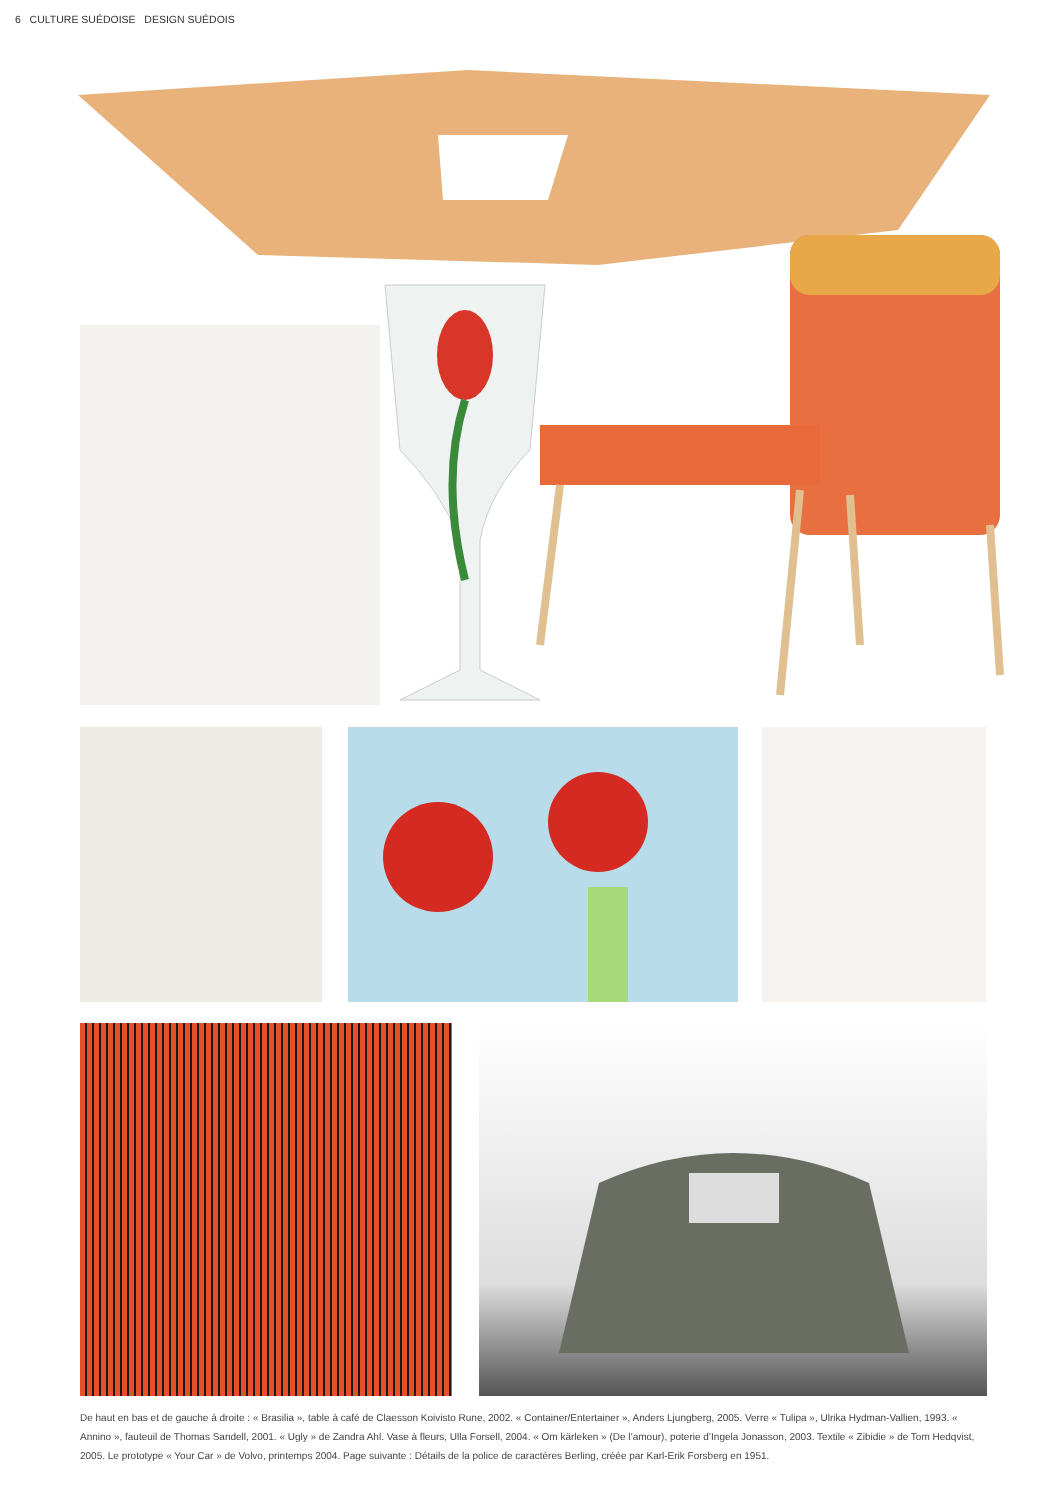6 CULTURE SUÉDOISE DESIGN SUÉDOIS
De haut en bas et de gauche à droite : « Brasilia », table à café de Claesson Koivisto Rune, 2002. « Container/Entertainer », Anders Ljungberg, 2005. Verre « Tulipa », Ulrika Hydman-Vallien, 1993. « Annino », fauteuil de Thomas Sandell, 2001. « Ugly » de Zandra Ahl. Vase à fleurs, Ulla Forsell, 2004. « Om kärleken » (De l’amour), poterie d’Ingela Jonasson, 2003. Textile « Zibidie » de Tom Hedqvist, 2005. Le prototype « Your Car » de Volvo, printemps 2004. Page suivante : Détails de la police de caractères Berling, créée par Karl-Erik Forsberg en 1951.